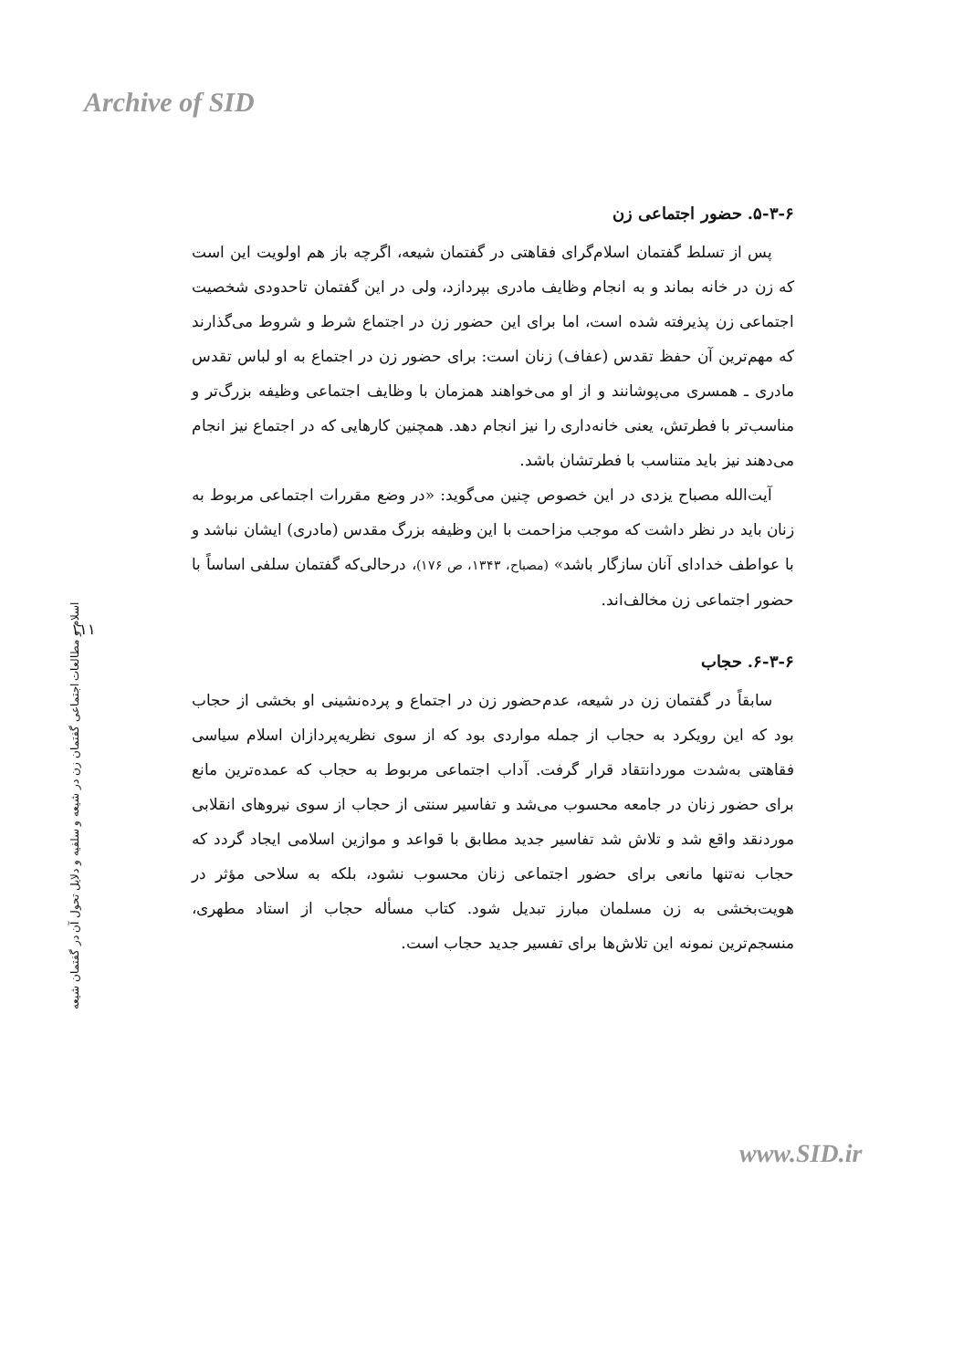Archive of SID
۵-۳-۶. حضور اجتماعی زن
پس از تسلط گفتمان اسلام‌گرای فقاهتی در گفتمان شیعه، اگرچه باز هم اولویت این است که زن در خانه بماند و به انجام وظایف مادری بپردازد، ولی در این گفتمان تاحدودی شخصیت اجتماعی زن پذیرفته شده است، اما برای این حضور زن در اجتماع شرط و شروط می‌گذارند که مهم‌ترین آن حفظ تقدس (عفاف) زنان است: برای حضور زن در اجتماع به او لباس تقدس مادری ـ همسری می‌پوشانند و از او می‌خواهند همزمان با وظایف اجتماعی وظیفه بزرگ‌تر و مناسب‌تر با فطرتش، یعنی خانه‌داری را نیز انجام دهد. همچنین کارهایی که در اجتماع نیز انجام می‌دهند نیز باید متناسب با فطرتشان باشد.
آیت‌الله مصباح یزدی در این خصوص چنین می‌گوید: «در وضع مقررات اجتماعی مربوط به زنان باید در نظر داشت که موجب مزاحمت با این وظیفه بزرگ مقدس (مادری) ایشان نباشد و با عواطف خدادای آنان سازگار باشد» (مصباح، ۱۳۴۳، ص ۱۷۶)، درحالی‌که گفتمان سلفی اساساً با حضور اجتماعی زن مخالف‌اند.
۶-۳-۶. حجاب
سابقاً در گفتمان زن در شیعه، عدم‌حضور زن در اجتماع و پرده‌نشینی او بخشی از حجاب بود که این رویکرد به حجاب از جمله مواردی بود که از سوی نظریه‌پردازان اسلام سیاسی فقاهتی به‌شدت موردانتقاد قرار گرفت. آداب اجتماعی مربوط به حجاب که عمده‌ترین مانع برای حضور زنان در جامعه محسوب می‌شد و تفاسیر سنتی از حجاب از سوی نیروهای انقلابی موردنقد واقع شد و تلاش شد تفاسیر جدید مطابق با قواعد و موازین اسلامی ایجاد گردد که حجاب نه‌تنها مانعی برای حضور اجتماعی زنان محسوب نشود، بلکه به سلاحی مؤثر در هویت‌بخشی به زن مسلمان مبارز تبدیل شود. کتاب مسأله حجاب از استاد مطهری، منسجم‌ترین نمونه این تلاش‌ها برای تفسیر جدید حجاب است.
۱۱۱
اسلام و مطالعات اجتماعی گفتمان زن در شیعه و سلفیه و دلایل تحول آن در گفتمان شیعه
www.SID.ir